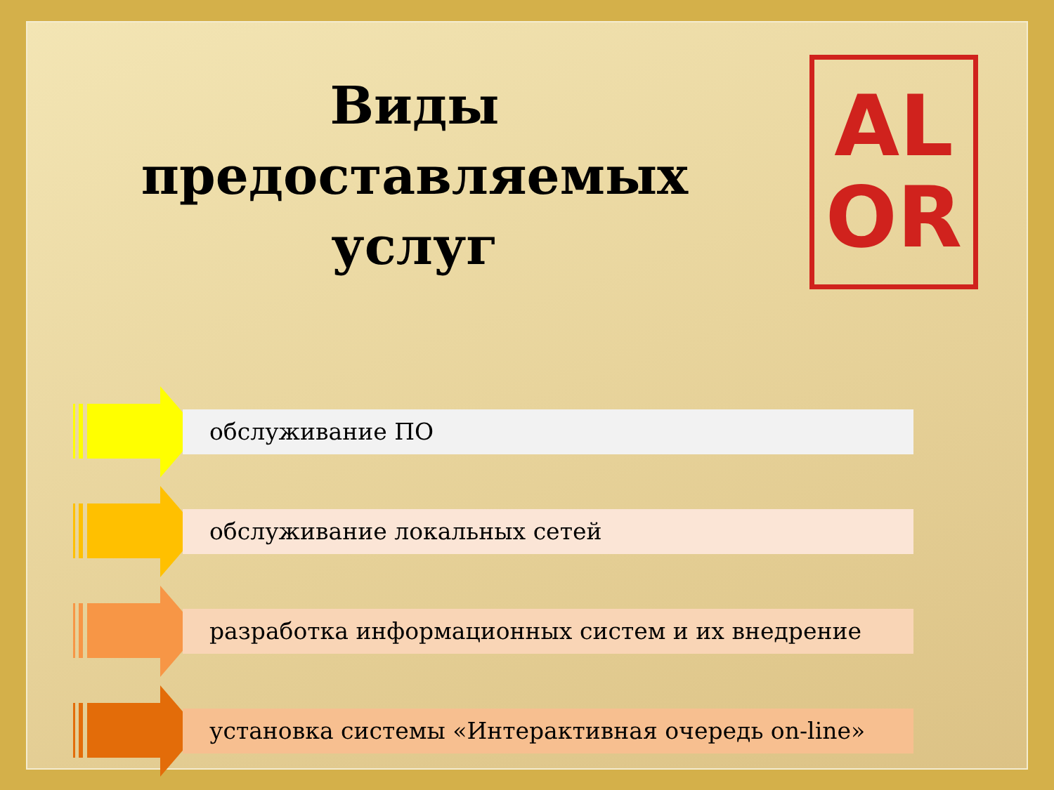Виды предоставляемых услуг
AL
OR
обслуживание ПО
обслуживание локальных сетей
разработка информационных систем и их внедрение
установка системы «Интерактивная очередь on-line»